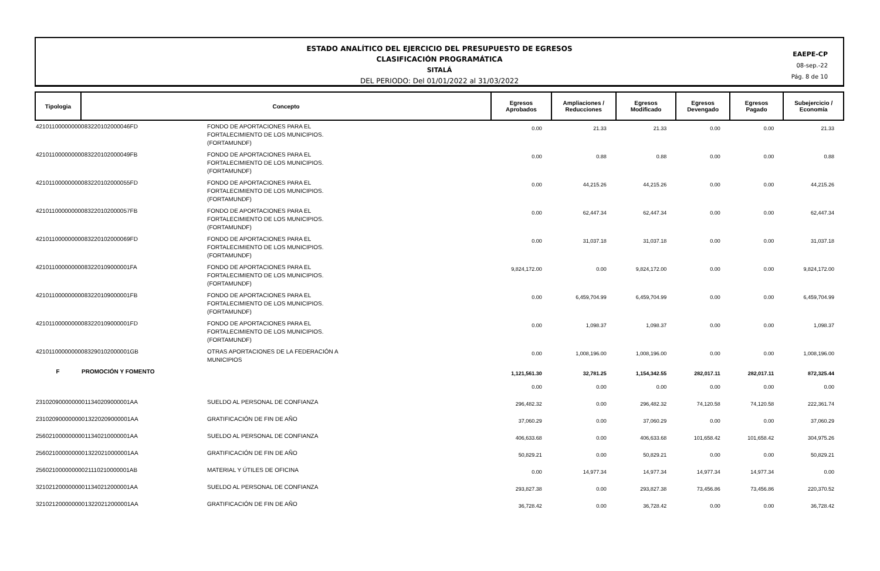ESTADO ANALÍTICO DEL EJERCICIO DEL PRESUPUESTO DE EGRESOS
CLASIFICACIÓN PROGRAMÁTICA
SITALÁ
DEL PERIODO: Del 01/01/2022 al 31/03/2022
EAEPE-CP
08-sep.-22
Pág. 8 de 10
| Tipologia | Concepto | | Egresos Aprobados | Ampliaciones / Reducciones | Egresos Modificado | Egresos Devengado | Egresos Pagado | Subejercicio / Economía |
| --- | --- | --- | --- | --- | --- | --- | --- | --- |
| 42101100000000083220102000046FD | | FONDO DE APORTACIONES PARA EL FORTALECIMIENTO DE LOS MUNICIPIOS. (FORTAMUNDF) | 0.00 | 21.33 | 21.33 | 0.00 | 0.00 | 21.33 |
| 42101100000000083220102000049FB | | FONDO DE APORTACIONES PARA EL FORTALECIMIENTO DE LOS MUNICIPIOS. (FORTAMUNDF) | 0.00 | 0.88 | 0.88 | 0.00 | 0.00 | 0.88 |
| 42101100000000083220102000055FD | | FONDO DE APORTACIONES PARA EL FORTALECIMIENTO DE LOS MUNICIPIOS. (FORTAMUNDF) | 0.00 | 44,215.26 | 44,215.26 | 0.00 | 0.00 | 44,215.26 |
| 42101100000000083220102000057FB | | FONDO DE APORTACIONES PARA EL FORTALECIMIENTO DE LOS MUNICIPIOS. (FORTAMUNDF) | 0.00 | 62,447.34 | 62,447.34 | 0.00 | 0.00 | 62,447.34 |
| 42101100000000083220102000069FD | | FONDO DE APORTACIONES PARA EL FORTALECIMIENTO DE LOS MUNICIPIOS. (FORTAMUNDF) | 0.00 | 31,037.18 | 31,037.18 | 0.00 | 0.00 | 31,037.18 |
| 42101100000000083220109000001FA | | FONDO DE APORTACIONES PARA EL FORTALECIMIENTO DE LOS MUNICIPIOS. (FORTAMUNDF) | 9,824,172.00 | 0.00 | 9,824,172.00 | 0.00 | 0.00 | 9,824,172.00 |
| 42101100000000083220109000001FB | | FONDO DE APORTACIONES PARA EL FORTALECIMIENTO DE LOS MUNICIPIOS. (FORTAMUNDF) | 0.00 | 6,459,704.99 | 6,459,704.99 | 0.00 | 0.00 | 6,459,704.99 |
| 42101100000000083220109000001FD | | FONDO DE APORTACIONES PARA EL FORTALECIMIENTO DE LOS MUNICIPIOS. (FORTAMUNDF) | 0.00 | 1,098.37 | 1,098.37 | 0.00 | 0.00 | 1,098.37 |
| 42101100000000083290102000001GB | | OTRAS APORTACIONES DE LA FEDERACIÓN A MUNICIPIOS | 0.00 | 1,008,196.00 | 1,008,196.00 | 0.00 | 0.00 | 1,008,196.00 |
| F | PROMOCIÓN Y FOMENTO | | 1,121,561.30 | 32,781.25 | 1,154,342.55 | 282,017.11 | 282,017.11 | 872,325.44 |
| | | | 0.00 | 0.00 | 0.00 | 0.00 | 0.00 | 0.00 |
| 23102090000000011340209000001AA | | SUELDO AL PERSONAL DE CONFIANZA | 296,482.32 | 0.00 | 296,482.32 | 74,120.58 | 74,120.58 | 222,361.74 |
| 23102090000000013220209000001AA | | GRATIFICACIÓN DE FIN DE AÑO | 37,060.29 | 0.00 | 37,060.29 | 0.00 | 0.00 | 37,060.29 |
| 25602100000000011340210000001AA | | SUELDO AL PERSONAL DE CONFIANZA | 406,633.68 | 0.00 | 406,633.68 | 101,658.42 | 101,658.42 | 304,975.26 |
| 25602100000000013220210000001AA | | GRATIFICACIÓN DE FIN DE AÑO | 50,829.21 | 0.00 | 50,829.21 | 0.00 | 0.00 | 50,829.21 |
| 25602100000000021110210000001AB | | MATERIAL Y ÚTILES DE OFICINA | 0.00 | 14,977.34 | 14,977.34 | 14,977.34 | 14,977.34 | 0.00 |
| 32102120000000011340212000001AA | | SUELDO AL PERSONAL DE CONFIANZA | 293,827.38 | 0.00 | 293,827.38 | 73,456.86 | 73,456.86 | 220,370.52 |
| 32102120000000013220212000001AA | | GRATIFICACIÓN DE FIN DE AÑO | 36,728.42 | 0.00 | 36,728.42 | 0.00 | 0.00 | 36,728.42 |